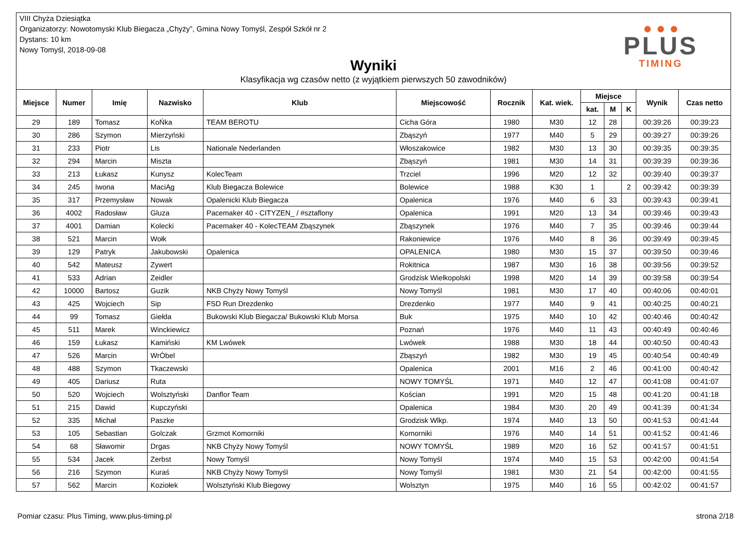VIII Chyża Dziesiątka
Organizatorzy: Nowotomyski Klub Biegacza „Chyży”, Gmina Nowy Tomyśl, Zespół Szkół nr 2
Dystans: 10 km
Nowy Tomyśl, 2018-09-08
Wyniki
Klasyfikacja wg czasów netto (z wyjątkiem pierwszych 50 zawodników)
● ● ●
PLUS
TIMING
| Miejsce | Numer | Imię | Nazwisko | Klub | Miejscowość | Rocznik | Kat. wiek. | Miejsce | | | Wynik | Czas netto |
| --- | --- | --- | --- | --- | --- | --- | --- | --- | --- | --- | --- | --- |
| | | | | | | | | kat. | M | K | | |
| 29 | 189 | Tomasz | KoŃka | TEAM BEROTU | Cicha Góra | 1980 | M30 | 12 | 28 | | 00:39:26 | 00:39:23 |
| 30 | 286 | Szymon | Mierzyński | | Zbąszyń | 1977 | M40 | 5 | 29 | | 00:39:27 | 00:39:26 |
| 31 | 233 | Piotr | Lis | Nationale Nederlanden | Włoszakowice | 1982 | M30 | 13 | 30 | | 00:39:35 | 00:39:35 |
| 32 | 294 | Marcin | Miszta | | Zbąszyń | 1981 | M30 | 14 | 31 | | 00:39:39 | 00:39:36 |
| 33 | 213 | Łukasz | Kunysz | KolecTeam | Trzciel | 1996 | M20 | 12 | 32 | | 00:39:40 | 00:39:37 |
| 34 | 245 | Iwona | MaciĄg | Klub Biegacza Bolewice | Bolewice | 1988 | K30 | 1 | | 2 | 00:39:42 | 00:39:39 |
| 35 | 317 | Przemysław | Nowak | Opalenicki Klub Biegacza | Opalenica | 1976 | M40 | 6 | 33 | | 00:39:43 | 00:39:41 |
| 36 | 4002 | Radosław | Gluza | Pacemaker 40 - CITYZEN_ / #sztaflony | Opalenica | 1991 | M20 | 13 | 34 | | 00:39:46 | 00:39:43 |
| 37 | 4001 | Damian | Kolecki | Pacemaker 40 - KolecTEAM Zbąszynek | Zbąszynek | 1976 | M40 | 7 | 35 | | 00:39:46 | 00:39:44 |
| 38 | 521 | Marcin | Wołk | | Rakoniewice | 1976 | M40 | 8 | 36 | | 00:39:49 | 00:39:45 |
| 39 | 129 | Patryk | Jakubowski | Opalenica | OPALENICA | 1980 | M30 | 15 | 37 | | 00:39:50 | 00:39:46 |
| 40 | 542 | Mateusz | Zywert | | Rokitnica | 1987 | M30 | 16 | 38 | | 00:39:56 | 00:39:52 |
| 41 | 533 | Adrian | Zeidler | | Grodzisk Wielkopolski | 1998 | M20 | 14 | 39 | | 00:39:58 | 00:39:54 |
| 42 | 10000 | Bartosz | Guzik | NKB Chyży Nowy Tomyśl | Nowy Tomyśl | 1981 | M30 | 17 | 40 | | 00:40:06 | 00:40:01 |
| 43 | 425 | Wojciech | Sip | FSD Run Drezdenko | Drezdenko | 1977 | M40 | 9 | 41 | | 00:40:25 | 00:40:21 |
| 44 | 99 | Tomasz | Giełda | Bukowski Klub Biegacza/ Bukowski Klub Morsa | Buk | 1975 | M40 | 10 | 42 | | 00:40:46 | 00:40:42 |
| 45 | 511 | Marek | Winckiewicz | | Poznań | 1976 | M40 | 11 | 43 | | 00:40:49 | 00:40:46 |
| 46 | 159 | Łukasz | Kamiński | KM Lwówek | Lwówek | 1988 | M30 | 18 | 44 | | 00:40:50 | 00:40:43 |
| 47 | 526 | Marcin | WrÓbel | | Zbąszyń | 1982 | M30 | 19 | 45 | | 00:40:54 | 00:40:49 |
| 48 | 488 | Szymon | Tkaczewski | | Opalenica | 2001 | M16 | 2 | 46 | | 00:41:00 | 00:40:42 |
| 49 | 405 | Dariusz | Ruta | | NOWY TOMYŚL | 1971 | M40 | 12 | 47 | | 00:41:08 | 00:41:07 |
| 50 | 520 | Wojciech | Wolsztyński | Danflor Team | Kościan | 1991 | M20 | 15 | 48 | | 00:41:20 | 00:41:18 |
| 51 | 215 | Dawid | Kupczyński | | Opalenica | 1984 | M30 | 20 | 49 | | 00:41:39 | 00:41:34 |
| 52 | 335 | Michał | Paszke | | Grodzisk Wlkp. | 1974 | M40 | 13 | 50 | | 00:41:53 | 00:41:44 |
| 53 | 105 | Sebastian | Golczak | Grzmot Komorniki | Komorniki | 1976 | M40 | 14 | 51 | | 00:41:52 | 00:41:46 |
| 54 | 68 | Sławomir | Drgas | NKB Chyży Nowy Tomyśl | NOWY TOMYŚL | 1989 | M20 | 16 | 52 | | 00:41:57 | 00:41:51 |
| 55 | 534 | Jacek | Zerbst | Nowy Tomyśl | Nowy Tomyśl | 1974 | M40 | 15 | 53 | | 00:42:00 | 00:41:54 |
| 56 | 216 | Szymon | Kuraś | NKB Chyży Nowy Tomyśl | Nowy Tomyśl | 1981 | M30 | 21 | 54 | | 00:42:00 | 00:41:55 |
| 57 | 562 | Marcin | Koziołek | Wolsztyński Klub Biegowy | Wolsztyn | 1975 | M40 | 16 | 55 | | 00:42:02 | 00:41:57 |
Pomiar czasu: Plus Timing, www.plus-timing.pl strona 2/18